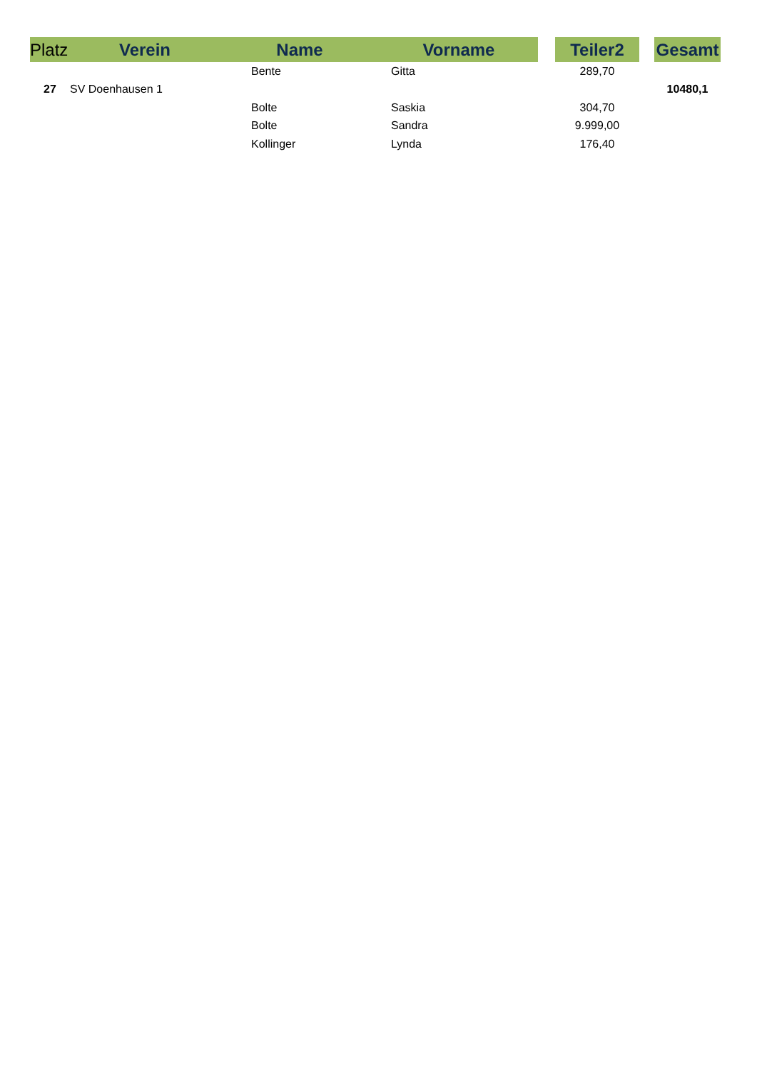| Platz | Verein | Name | Vorname | | Teiler2 | | Gesamt |
| --- | --- | --- | --- | --- | --- | --- | --- |
| | | Bente | Gitta | | 289,70 | | |
| 27 | SV Doenhausen 1 | | | | | | 10480,1 |
| | | Bolte | Saskia | | 304,70 | | |
| | | Bolte | Sandra | | 9.999,00 | | |
| | | Kollinger | Lynda | | 176,40 | | |